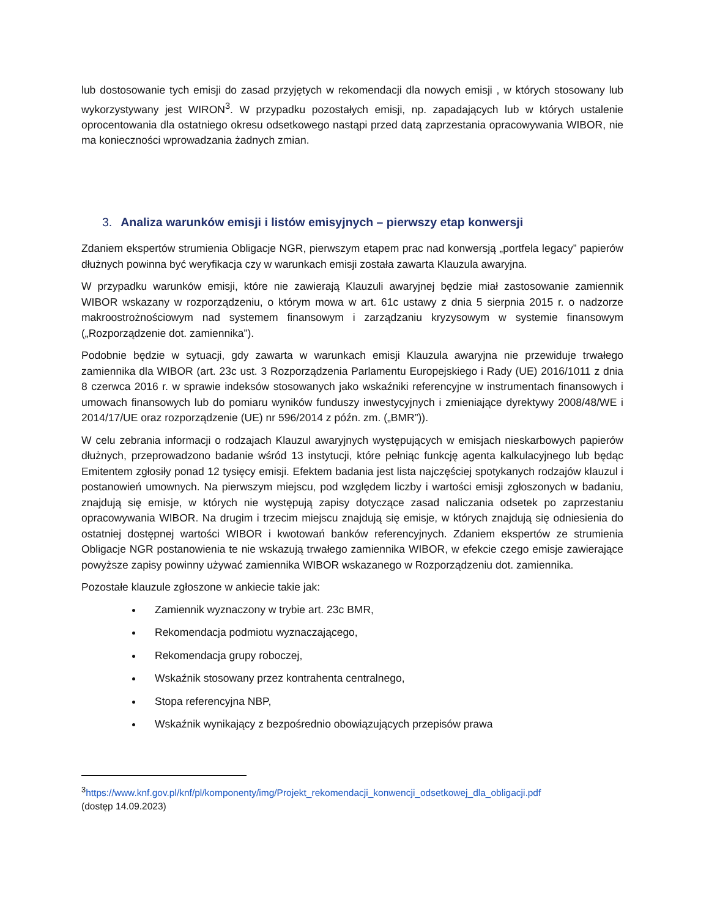lub dostosowanie tych emisji do zasad przyjętych w rekomendacji dla nowych emisji , w których stosowany lub wykorzystywany jest WIRON<sup>3</sup>. W przypadku pozostałych emisji, np. zapadających lub w których ustalenie oprocentowania dla ostatniego okresu odsetkowego nastąpi przed datą zaprzestania opracowywania WIBOR, nie ma konieczności wprowadzania żadnych zmian.
3. Analiza warunków emisji i listów emisyjnych – pierwszy etap konwersji
Zdaniem ekspertów strumienia Obligacje NGR, pierwszym etapem prac nad konwersją „portfela legacy” papierów dłużnych powinna być weryfikacja czy w warunkach emisji została zawarta Klauzula awaryjna.
W przypadku warunków emisji, które nie zawierają Klauzuli awaryjnej będzie miał zastosowanie zamiennik WIBOR wskazany w rozporządzeniu, o którym mowa w art. 61c ustawy z dnia 5 sierpnia 2015 r. o nadzorze makroostrożnościowym nad systemem finansowym i zarządzaniu kryzysowym w systemie finansowym („Rozporządzenie dot. zamiennika”).
Podobnie będzie w sytuacji, gdy zawarta w warunkach emisji Klauzula awaryjna nie przewiduje trwałego zamiennika dla WIBOR (art. 23c ust. 3 Rozporządzenia Parlamentu Europejskiego i Rady (UE) 2016/1011 z dnia 8 czerwca 2016 r. w sprawie indeksów stosowanych jako wskaźniki referencyjne w instrumentach finansowych i umowach finansowych lub do pomiaru wyników funduszy inwestycyjnych i zmieniające dyrektywy 2008/48/WE i 2014/17/UE oraz rozporządzenie (UE) nr 596/2014 z późn. zm. („BMR”)).
W celu zebrania informacji o rodzajach Klauzul awaryjnych występujących w emisjach nieskarbowych papierów dłużnych, przeprowadzono badanie wśród 13 instytucji, które pełniąc funkcję agenta kalkulacyjnego lub będąc Emitentem zgłosiły ponad 12 tysięcy emisji. Efektem badania jest lista najczęściej spotykanych rodzajów klauzul i postanowień umownych. Na pierwszym miejscu, pod względem liczby i wartości emisji zgłoszonych w badaniu, znajdują się emisje, w których nie występują zapisy dotyczące zasad naliczania odsetek po zaprzestaniu opracowywania WIBOR. Na drugim i trzecim miejscu znajdują się emisje, w których znajdują się odniesienia do ostatniej dostępnej wartości WIBOR i kwotowań banków referencyjnych. Zdaniem ekspertów ze strumienia Obligacje NGR postanowienia te nie wskazują trwałego zamiennika WIBOR, w efekcie czego emisje zawierające powyższe zapisy powinny używać zamiennika WIBOR wskazanego w Rozporządzeniu dot. zamiennika.
Pozostałe klauzule zgłoszone w ankiecie takie jak:
Zamiennik wyznaczony w trybie art. 23c BMR,
Rekomendacja podmiotu wyznaczającego,
Rekomendacja grupy roboczej,
Wskaźnik stosowany przez kontrahenta centralnego,
Stopa referencyjna NBP,
Wskaźnik wynikający z bezpośrednio obowiązujących przepisów prawa
<sup>3</sup> https://www.knf.gov.pl/knf/pl/komponenty/img/Projekt_rekomendacji_konwencji_odsetkowej_dla_obligacji.pdf
(dostęp 14.09.2023)